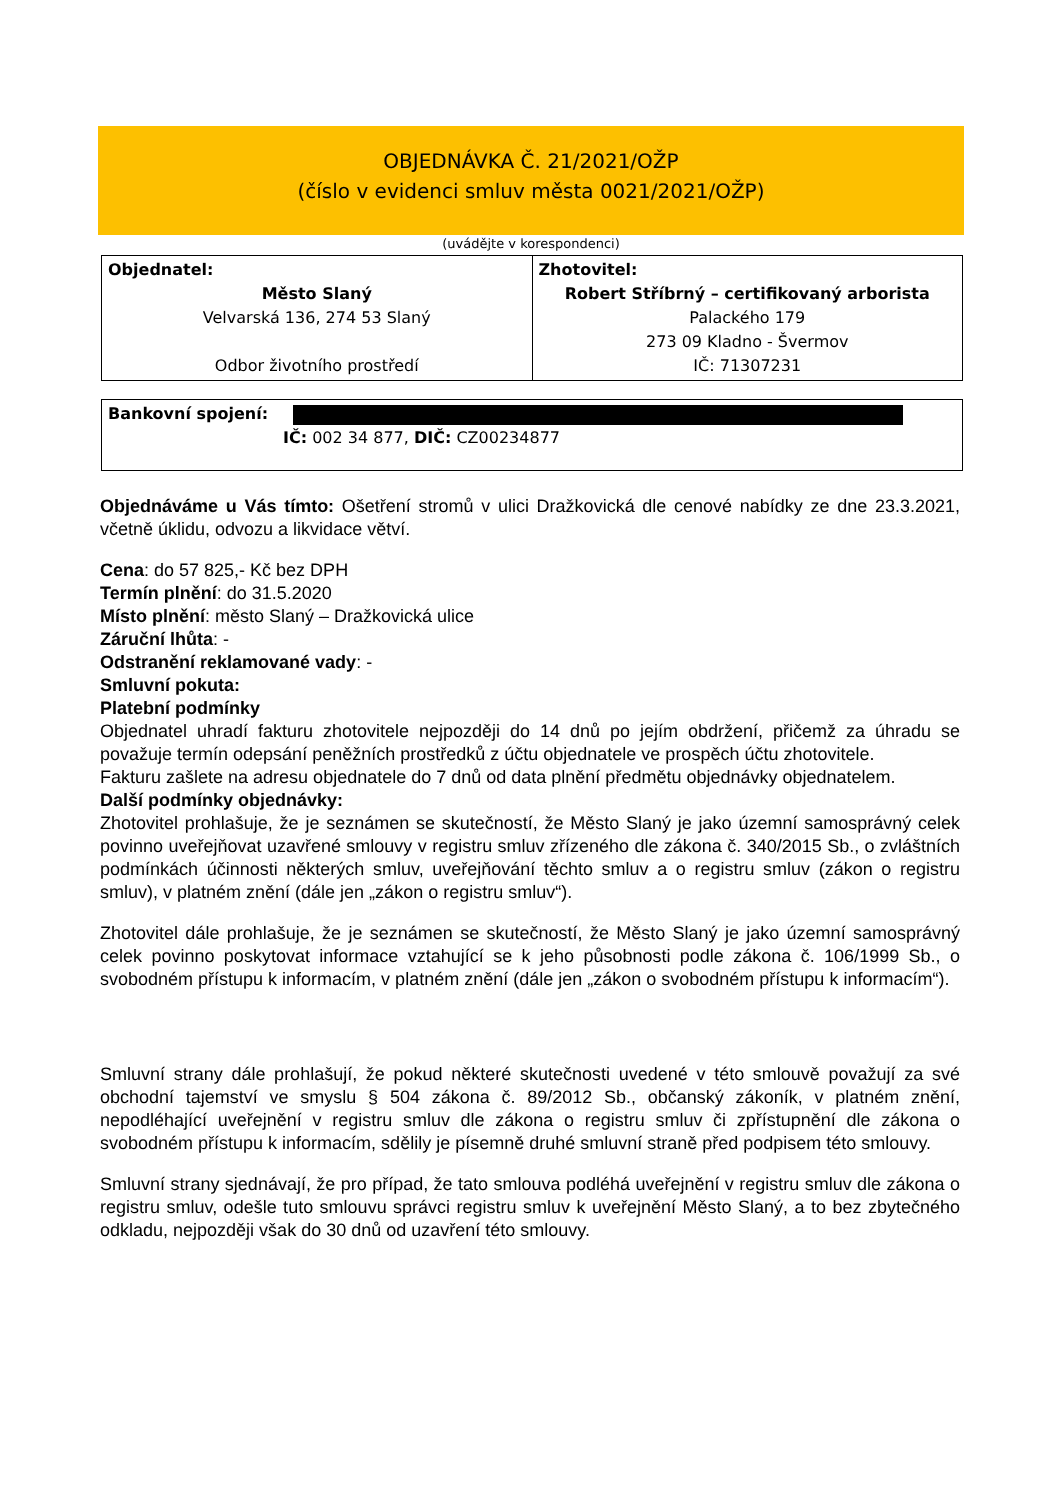OBJEDNÁVKA Č. 21/2021/OŽP
(číslo v evidenci smluv města 0021/2021/OŽP)
(uvádějte v korespondenci)
| Objednatel: Město Slaný Velvarská 136, 274 53 Slaný Odbor životního prostředí | Zhotovitel: Robert Stříbrný – certifikovaný arborista Palackého 179 273 09 Kladno - Švermov IČ: 71307231 |
| Bankovní spojení: IČ: 002 34 877, DIČ: CZ00234877 |
Objednáváme u Vás tímto: Ošetření stromů v ulici Dražkovická dle cenové nabídky ze dne 23.3.2021, včetně úklidu, odvozu a likvidace větví.
Cena: do 57 825,- Kč bez DPH
Termín plnění: do 31.5.2020
Místo plnění: město Slaný – Dražkovická ulice
Záruční lhůta: -
Odstranění reklamované vady: -
Smluvní pokuta:
Platební podmínky
Objednatel uhradí fakturu zhotovitele nejpozději do 14 dnů po jejím obdržení, přičemž za úhradu se považuje termín odepsání peněžních prostředků z účtu objednatele ve prospěch účtu zhotovitele.
Fakturu zašlete na adresu objednatele do 7 dnů od data plnění předmětu objednávky objednatelem.
Další podmínky objednávky:
Zhotovitel prohlašuje, že je seznámen se skutečností, že Město Slaný je jako územní samosprávný celek povinno uveřejňovat uzavřené smlouvy v registru smluv zřízeného dle zákona č. 340/2015 Sb., o zvláštních podmínkách účinnosti některých smluv, uveřejňování těchto smluv a o registru smluv (zákon o registru smluv), v platném znění (dále jen „zákon o registru smluv“).
Zhotovitel dále prohlašuje, že je seznámen se skutečností, že Město Slaný je jako územní samosprávný celek povinno poskytovat informace vztahující se k jeho působnosti podle zákona č. 106/1999 Sb., o svobodném přístupu k informacím, v platném znění (dále jen „zákon o svobodném přístupu k informacím“).
Smluvní strany dále prohlašují, že pokud některé skutečnosti uvedené v této smlouvě považují za své obchodní tajemství ve smyslu § 504 zákona č. 89/2012 Sb., občanský zákoník, v platném znění, nepodléhající uveřejnění v registru smluv dle zákona o registru smluv či zpřístupnění dle zákona o svobodném přístupu k informacím, sdělily je písemně druhé smluvní straně před podpisem této smlouvy.
Smluvní strany sjednávají, že pro případ, že tato smlouva podléhá uveřejnění v registru smluv dle zákona o registru smluv, odešle tuto smlouvu správci registru smluv k uveřejnění Město Slaný, a to bez zbytečného odkladu, nejpozději však do 30 dnů od uzavření této smlouvy.